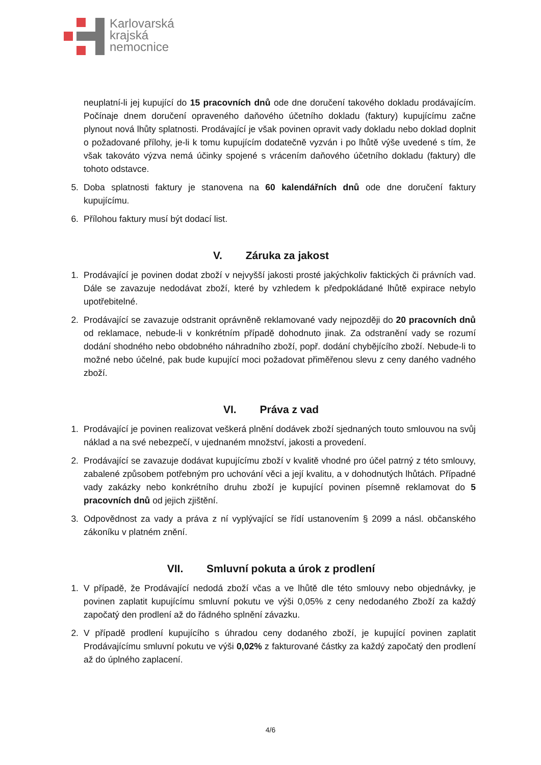Karlovarská
krajská
nemocnice
neuplatní-li jej kupující do 15 pracovních dnů ode dne doručení takového dokladu prodávajícím. Počínaje dnem doručení opraveného daňového účetního dokladu (faktury) kupujícímu začne plynout nová lhůty splatnosti. Prodávající je však povinen opravit vady dokladu nebo doklad doplnit o požadované přílohy, je-li k tomu kupujícím dodatečně vyzván i po lhůtě výše uvedené s tím, že však takováto výzva nemá účinky spojené s vrácením daňového účetního dokladu (faktury) dle tohoto odstavce.
5. Doba splatnosti faktury je stanovena na 60 kalendářních dnů ode dne doručení faktury kupujícímu.
6. Přílohou faktury musí být dodací list.
V. Záruka za jakost
1. Prodávající je povinen dodat zboží v nejvyšší jakosti prosté jakýchkoliv faktických či právních vad. Dále se zavazuje nedodávat zboží, které by vzhledem k předpokládané lhůtě expirace nebylo upotřebitelné.
2. Prodávající se zavazuje odstranit oprávněně reklamované vady nejpozději do 20 pracovních dnů od reklamace, nebude-li v konkrétním případě dohodnuto jinak. Za odstranění vady se rozumí dodání shodného nebo obdobného náhradního zboží, popř. dodání chybějícího zboží. Nebude-li to možné nebo účelné, pak bude kupující moci požadovat přiměřenou slevu z ceny daného vadného zboží.
VI. Práva z vad
1. Prodávající je povinen realizovat veškerá plnění dodávek zboží sjednaných touto smlouvou na svůj náklad a na své nebezpečí, v ujednaném množství, jakosti a provedení.
2. Prodávající se zavazuje dodávat kupujícímu zboží v kvalitě vhodné pro účel patrný z této smlouvy, zabalené způsobem potřebným pro uchování věci a její kvalitu, a v dohodnutých lhůtách. Případné vady zakázky nebo konkrétního druhu zboží je kupující povinen písemně reklamovat do 5 pracovních dnů od jejich zjištění.
3. Odpovědnost za vady a práva z ní vyplývající se řídí ustanovením § 2099 a násl. občanského zákoníku v platném znění.
VII. Smluvní pokuta a úrok z prodlení
1. V případě, že Prodávající nedodá zboží včas a ve lhůtě dle této smlouvy nebo objednávky, je povinen zaplatit kupujícímu smluvní pokutu ve výši 0,05% z ceny nedodaného Zboží za každý započatý den prodlení až do řádného splnění závazku.
2. V případě prodlení kupujícího s úhradou ceny dodaného zboží, je kupující povinen zaplatit Prodávajícímu smluvní pokutu ve výši 0,02% z fakturované částky za každý započatý den prodlení až do úplného zaplacení.
4/6